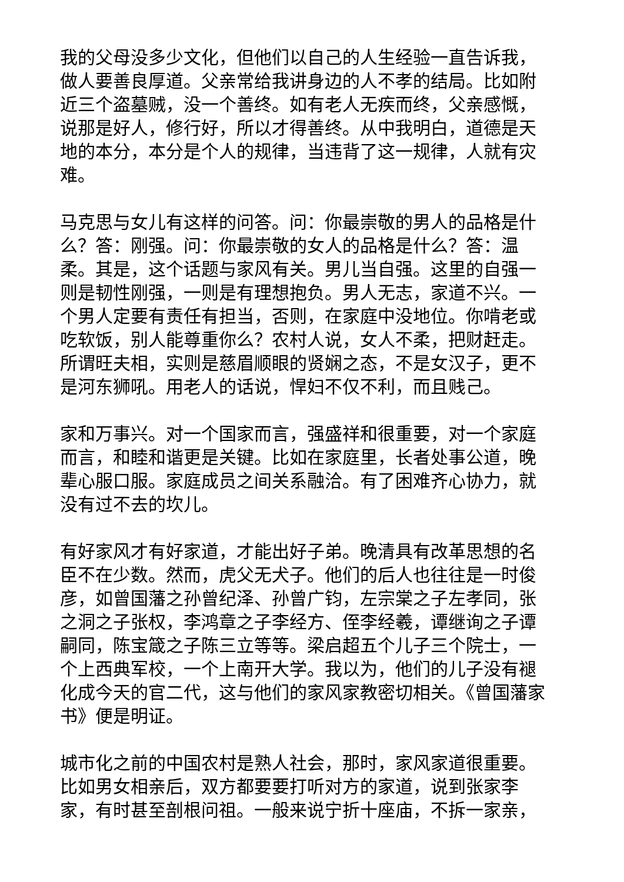我的父母没多少文化，但他们以自己的人生经验一直告诉我，做人要善良厚道。父亲常给我讲身边的人不孝的结局。比如附近三个盗墓贼，没一个善终。如有老人无疾而终，父亲感慨，说那是好人，修行好，所以才得善终。从中我明白，道德是天地的本分，本分是个人的规律，当违背了这一规律，人就有灾难。
马克思与女儿有这样的问答。问：你最崇敬的男人的品格是什么？答：刚强。问：你最崇敬的女人的品格是什么？答：温柔。其是，这个话题与家风有关。男儿当自强。这里的自强一则是韧性刚强，一则是有理想抱负。男人无志，家道不兴。一个男人定要有责任有担当，否则，在家庭中没地位。你啃老或吃软饭，别人能尊重你么？农村人说，女人不柔，把财赶走。所谓旺夫相，实则是慈眉顺眼的贤娴之态，不是女汉子，更不是河东狮吼。用老人的话说，悍妇不仅不利，而且贱己。
家和万事兴。对一个国家而言，强盛祥和很重要，对一个家庭而言，和睦和谐更是关键。比如在家庭里，长者处事公道，晚辈心服口服。家庭成员之间关系融洽。有了困难齐心协力，就没有过不去的坎儿。
有好家风才有好家道，才能出好子弟。晚清具有改革思想的名臣不在少数。然而，虎父无犬子。他们的后人也往往是一时俊彦，如曾国藩之孙曾纪泽、孙曾广钧，左宗棠之子左孝同，张之洞之子张权，李鸿章之子李经方、侄李经羲，谭继询之子谭嗣同，陈宝箴之子陈三立等等。梁启超五个儿子三个院士，一个上西典军校，一个上南开大学。我以为，他们的儿子没有褪化成今天的官二代，这与他们的家风家教密切相关。《曾国藩家书》便是明证。
城市化之前的中国农村是熟人社会，那时，家风家道很重要。比如男女相亲后，双方都要要打听对方的家道，说到张家李家，有时甚至剖根问祖。一般来说宁折十座庙，不拆一家亲，